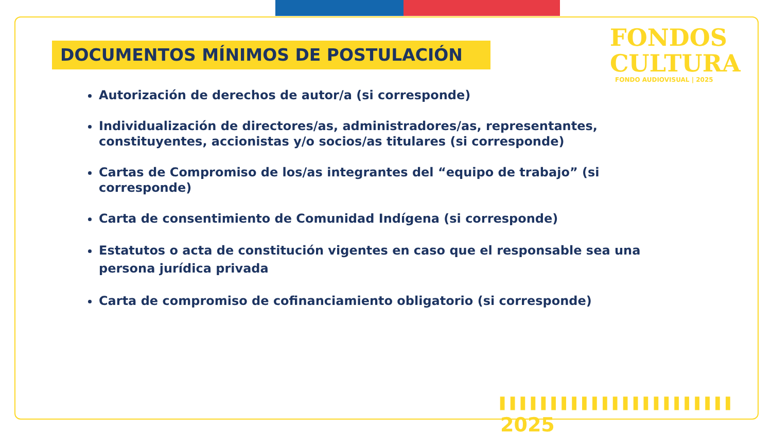DOCUMENTOS MÍNIMOS DE POSTULACIÓN
FONDOS
CULTURA
FONDO AUDIOVISUAL | 2025
Autorización de derechos de autor/a (si corresponde)
Individualización de directores/as, administradores/as, representantes, constituyentes, accionistas y/o socios/as titulares (si corresponde)
Cartas de Compromiso de los/as integrantes del “equipo de trabajo” (si corresponde)
Carta de consentimiento de Comunidad Indígena (si corresponde)
Estatutos o acta de constitución vigentes en caso que el responsable sea una persona jurídica privada
Carta de compromiso de cofinanciamiento obligatorio (si corresponde)
▌▌▌▌▌▌▌▌▌▌▌▌▌▌▌▌▌▌▌▌▌▌▌ 2025